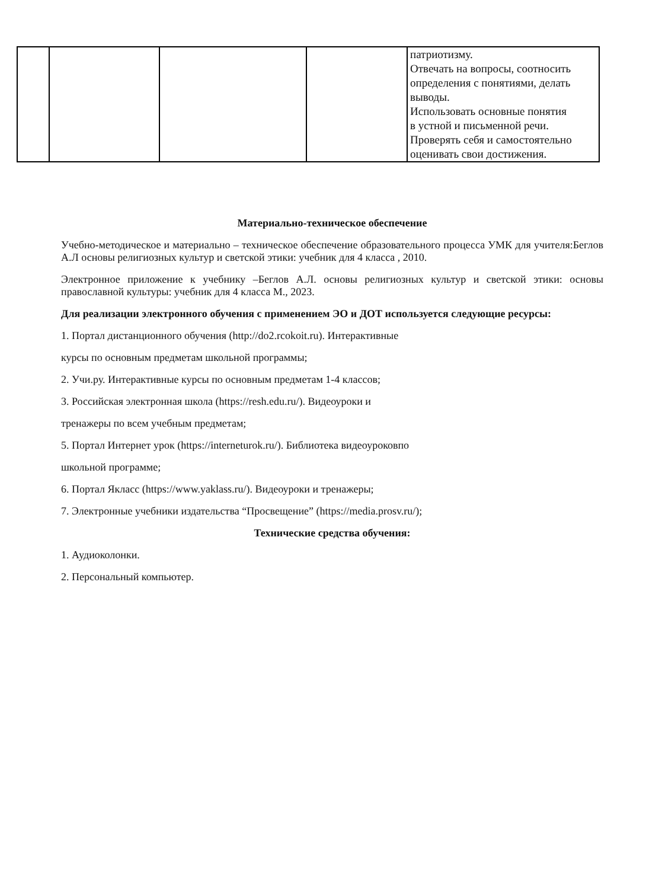| | | | | патриотизму. Отвечать на вопросы, соотносить определения с понятиями, делать выводы. Использовать основные понятия в устной и письменной речи. Проверять себя и самостоятельно оценивать свои достижения. |
Материально-техническое обеспечение
Учебно-методическое и материально – техническое обеспечение образовательного процесса УМК для учителя:Беглов А.Л основы религиозных культур и светской этики: учебник для 4 класса , 2010.
Электронное приложение к учебнику –Беглов А.Л. основы религиозных культур и светской этики: основы православной культуры: учебник для 4 класса М., 2023.
Для реализации электронного обучения с применением ЭО и ДОТ используется следующие ресурсы:
1. Портал дистанционного обучения (http://do2.rcokoit.ru). Интерактивные
курсы по основным предметам школьной программы;
2. Учи.ру. Интерактивные курсы по основным предметам 1-4 классов;
3. Российская электронная школа (https://resh.edu.ru/). Видеоуроки и
тренажеры по всем учебным предметам;
5. Портал Интернет урок (https://interneturok.ru/). Библиотека видеоуроковпо
школьной программе;
6. Портал Якласс (https://www.yaklass.ru/). Видеоуроки и тренажеры;
7. Электронные учебники издательства “Просвещение” (https://media.prosv.ru/);
Технические средства обучения:
1. Аудиоколонки.
2. Персональный компьютер.